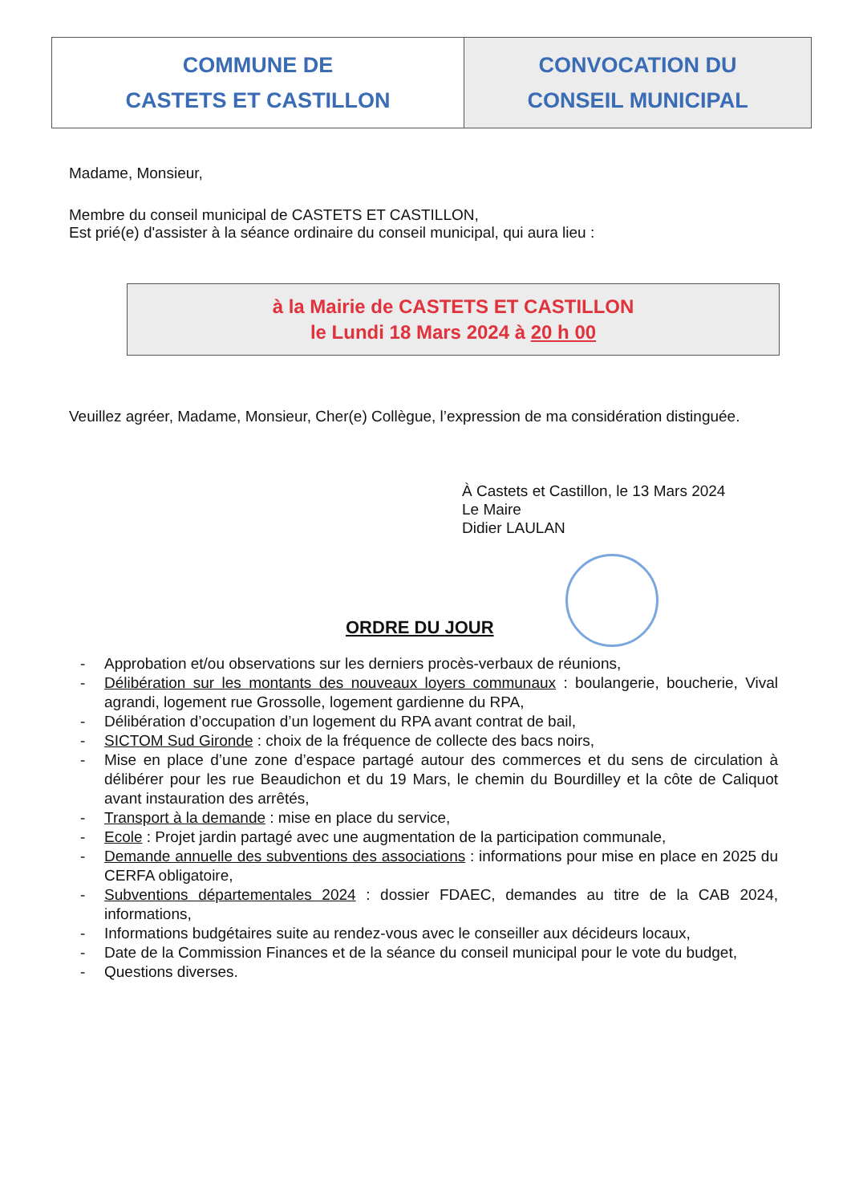| COMMUNE DE CASTETS ET CASTILLON | CONVOCATION DU CONSEIL MUNICIPAL |
Madame, Monsieur,
Membre du conseil municipal de CASTETS ET CASTILLON,
Est prié(e) d'assister à la séance ordinaire du conseil municipal, qui aura lieu :
à la Mairie de CASTETS ET CASTILLON
le Lundi 18 Mars 2024 à 20 h 00
Veuillez agréer, Madame, Monsieur, Cher(e) Collègue, l’expression de ma considération distinguée.
À Castets et Castillon, le 13 Mars 2024
Le Maire
Didier LAULAN
ORDRE DU JOUR
- Approbation et/ou observations sur les derniers procès-verbaux de réunions,
- Délibération sur les montants des nouveaux loyers communaux : boulangerie, boucherie, Vival agrandi, logement rue Grossolle, logement gardienne du RPA,
- Délibération d’occupation d’un logement du RPA avant contrat de bail,
- SICTOM Sud Gironde : choix de la fréquence de collecte des bacs noirs,
- Mise en place d’une zone d’espace partagé autour des commerces et du sens de circulation à délibérer pour les rue Beaudichon et du 19 Mars, le chemin du Bourdilley et la côte de Caliquot avant instauration des arrêtés,
- Transport à la demande : mise en place du service,
- Ecole : Projet jardin partagé avec une augmentation de la participation communale,
- Demande annuelle des subventions des associations : informations pour mise en place en 2025 du CERFA obligatoire,
- Subventions départementales 2024 : dossier FDAEC, demandes au titre de la CAB 2024, informations,
- Informations budgétaires suite au rendez-vous avec le conseiller aux décideurs locaux,
- Date de la Commission Finances et de la séance du conseil municipal pour le vote du budget,
- Questions diverses.